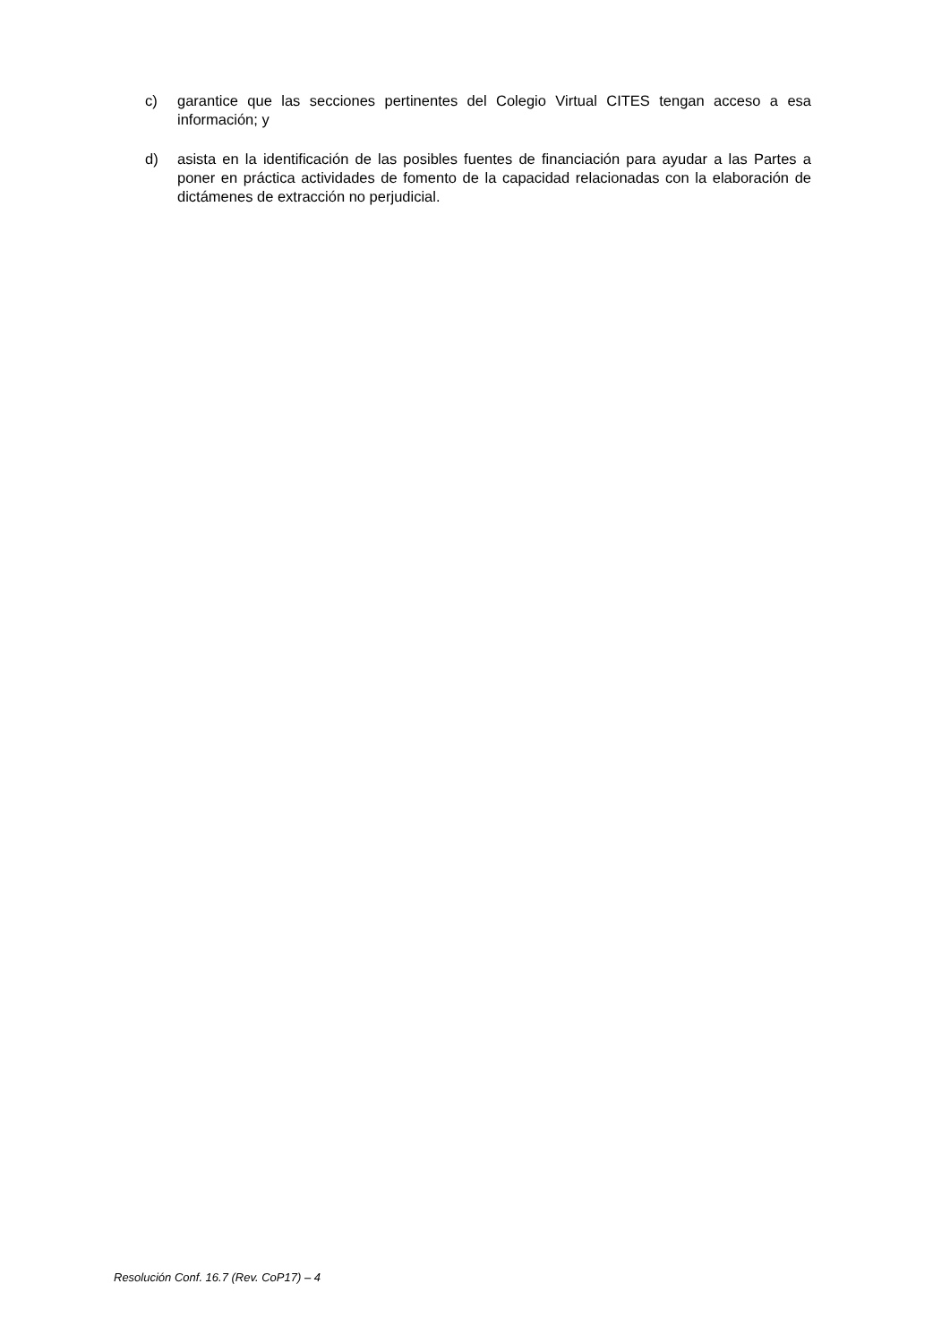c) garantice que las secciones pertinentes del Colegio Virtual CITES tengan acceso a esa información; y
d) asista en la identificación de las posibles fuentes de financiación para ayudar a las Partes a poner en práctica actividades de fomento de la capacidad relacionadas con la elaboración de dictámenes de extracción no perjudicial.
Resolución Conf. 16.7 (Rev. CoP17) – 4